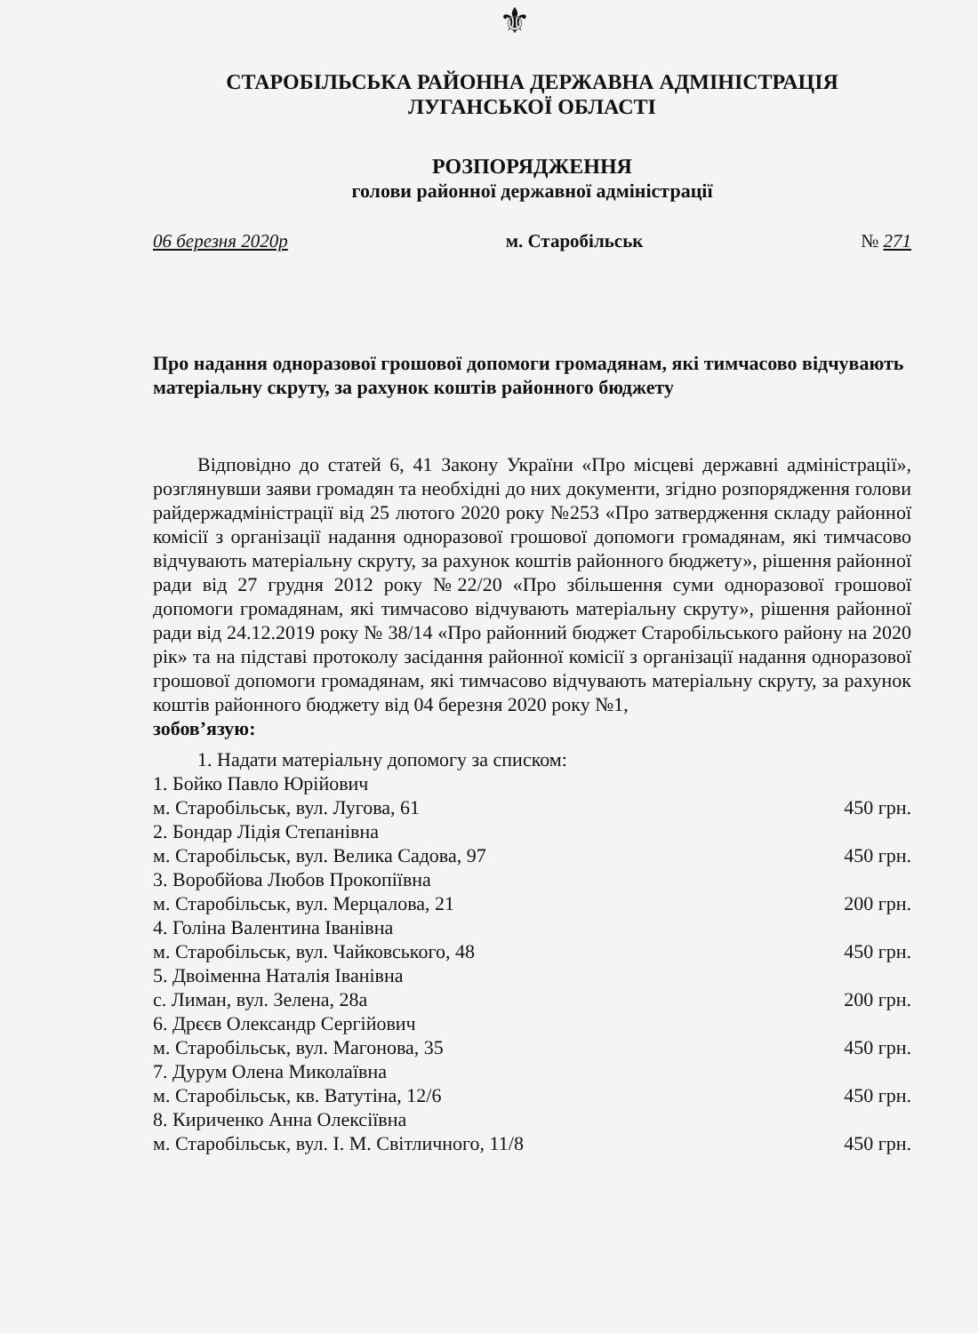⚜
СТАРОБІЛЬСЬКА РАЙОННА ДЕРЖАВНА АДМІНІСТРАЦІЯ
ЛУГАНСЬКОЇ ОБЛАСТІ
РОЗПОРЯДЖЕННЯ
голови районної державної адміністрації
06 березня 2020р м. Старобільськ № 271
Про надання одноразової грошової допомоги громадянам, які тимчасово відчувають матеріальну скруту, за рахунок коштів районного бюджету
Відповідно до статей 6, 41 Закону України «Про місцеві державні адміністрації», розглянувши заяви громадян та необхідні до них документи, згідно розпорядження голови райдержадміністрації від 25 лютого 2020 року №253 «Про затвердження складу районної комісії з організації надання одноразової грошової допомоги громадянам, які тимчасово відчувають матеріальну скруту, за рахунок коштів районного бюджету», рішення районної ради від 27 грудня 2012 року №22/20 «Про збільшення суми одноразової грошової допомоги громадянам, які тимчасово відчувають матеріальну скруту», рішення районної ради від 24.12.2019 року № 38/14 «Про районний бюджет Старобільського району на 2020 рік» та на підставі протоколу засідання районної комісії з організації надання одноразової грошової допомоги громадянам, які тимчасово відчувають матеріальну скруту, за рахунок коштів районного бюджету від 04 березня 2020 року №1,
зобов’язую:
1. Надати матеріальну допомогу за списком:
1. Бойко Павло Юрійович
м. Старобільськ, вул. Лугова, 61 450 грн.
2. Бондар Лідія Степанівна
м. Старобільськ, вул. Велика Садова, 97 450 грн.
3. Воробйова Любов Прокопіївна
м. Старобільськ, вул. Мерцалова, 21 200 грн.
4. Голіна Валентина Іванівна
м. Старобільськ, вул. Чайковського, 48 450 грн.
5. Двоіменна Наталія Іванівна
с. Лиман, вул. Зелена, 28а 200 грн.
6. Дрєєв Олександр Сергійович
м. Старобільськ, вул. Магонова, 35 450 грн.
7. Дурум Олена Миколаївна
м. Старобільськ, кв. Ватутіна, 12/6 450 грн.
8. Кириченко Анна Олексіївна
м. Старобільськ, вул. І. М. Світличного, 11/8 450 грн.